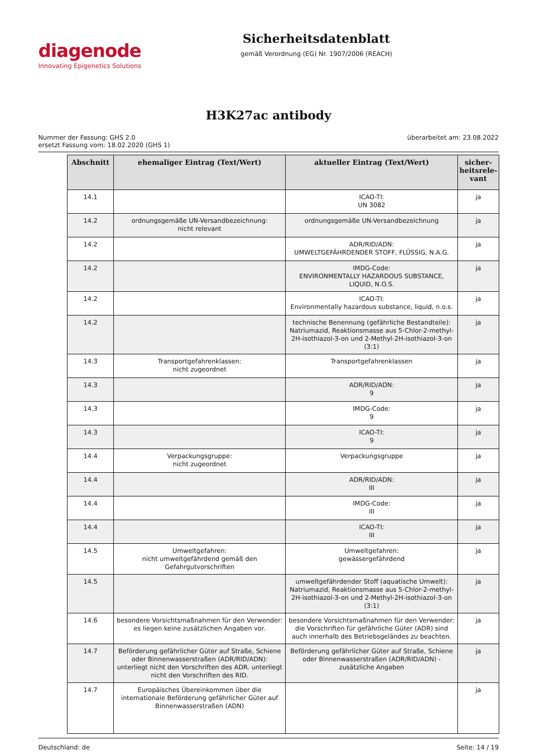diagenode
Innovating Epigenetics Solutions
Sicherheitsdatenblatt
gemäß Verordnung (EG) Nr. 1907/2006 (REACH)
H3K27ac antibody
Nummer der Fassung: GHS 2.0
ersetzt Fassung vom: 18.02.2020 (GHS 1)
überarbeitet am: 23.08.2022
| Abschnitt | ehemaliger Eintrag (Text/Wert) | aktueller Eintrag (Text/Wert) | sicher-heitsrele-vant |
| --- | --- | --- | --- |
| 14.1 | | ICAO-TI: UN 3082 | ja |
| 14.2 | ordnungsgemäße UN-Versandbezeichnung: nicht relevant | ordnungsgemäße UN-Versandbezeichnung | ja |
| 14.2 | | ADR/RID/ADN: UMWELTGEFÄHRDENDER STOFF, FLÜSSIG, N.A.G. | ja |
| 14.2 | | IMDG-Code: ENVIRONMENTALLY HAZARDOUS SUBSTANCE, LIQUID, N.O.S. | ja |
| 14.2 | | ICAO-TI: Environmentally hazardous substance, liquid, n.o.s. | ja |
| 14.2 | | technische Benennung (gefährliche Bestandteile): Natriumazid, Reaktionsmasse aus 5-Chlor-2-methyl-2H-isothiazol-3-on und 2-Methyl-2H-isothiazol-3-on (3:1) | ja |
| 14.3 | Transportgefahrenklassen: nicht zugeordnet | Transportgefahrenklassen | ja |
| 14.3 | | ADR/RID/ADN: 9 | ja |
| 14.3 | | IMDG-Code: 9 | ja |
| 14.3 | | ICAO-TI: 9 | ja |
| 14.4 | Verpackungsgruppe: nicht zugeordnet | Verpackungsgruppe | ja |
| 14.4 | | ADR/RID/ADN: III | ja |
| 14.4 | | IMDG-Code: III | ja |
| 14.4 | | ICAO-TI: III | ja |
| 14.5 | Umweltgefahren: nicht umweltgefährdend gemäß den Gefahrgutvorschriften | Umweltgefahren: gewässergefährdend | ja |
| 14.5 | | umweltgefährdender Stoff (aquatische Umwelt): Natriumazid, Reaktionsmasse aus 5-Chlor-2-methyl-2H-isothiazol-3-on und 2-Methyl-2H-isothiazol-3-on (3:1) | ja |
| 14.6 | besondere Vorsichtsmaßnahmen für den Verwender: es liegen keine zusätzlichen Angaben vor. | besondere Vorsichtsmaßnahmen für den Verwender: die Vorschriften für gefährliche Güter (ADR) sind auch innerhalb des Betriebsgeländes zu beachten. | ja |
| 14.7 | Beförderung gefährlicher Güter auf Straße, Schiene oder Binnenwasserstraßen (ADR/RID/ADN): unterliegt nicht den Vorschriften des ADR. unterliegt nicht den Vorschriften des RID. | Beförderung gefährlicher Güter auf Straße, Schiene oder Binnenwasserstraßen (ADR/RID/ADN) - zusätzliche Angaben | ja |
| 14.7 | Europäisches Übereinkommen über die internationale Beförderung gefährlicher Güter auf Binnenwasserstraßen (ADN) | | ja |
Deutschland: de Seite: 14 / 19